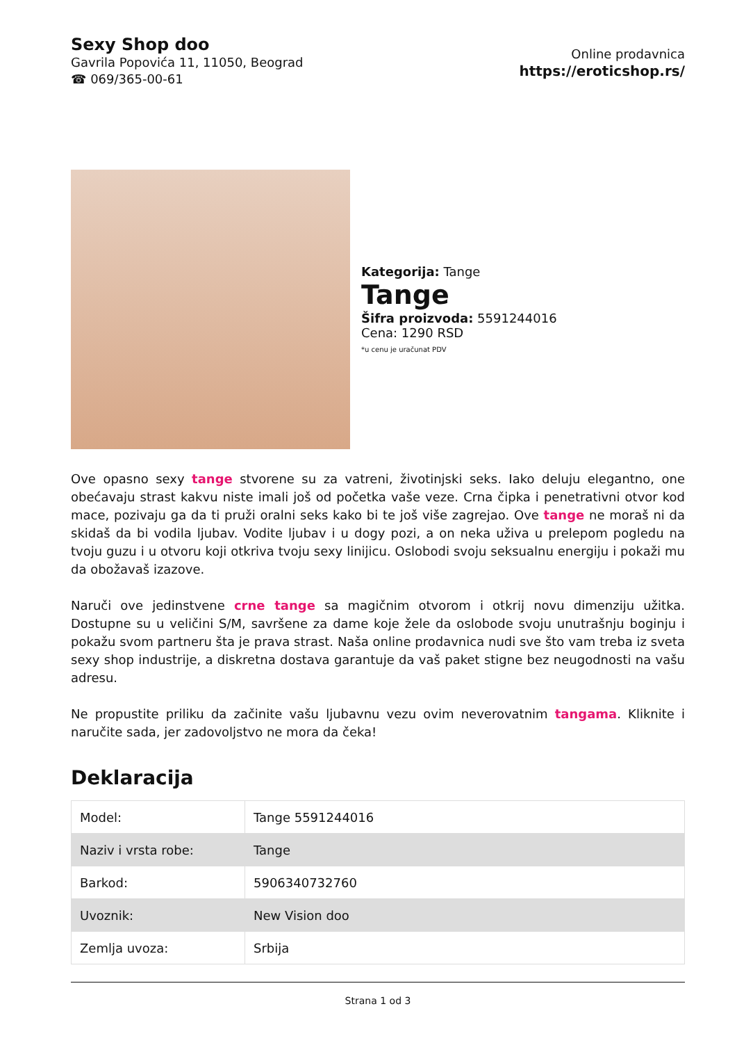Sexy Shop doo
Gavrila Popovića 11, 11050, Beograd
☎ 069/365-00-61
Online prodavnica
https://eroticshop.rs/
Kategorija: Tange
Tange
Šifra proizvoda: 5591244016
Cena: 1290 RSD
*u cenu je uračunat PDV
Ove opasno sexy tange stvorene su za vatreni, životinjski seks. Iako deluju elegantno, one obećavaju strast kakvu niste imali još od početka vaše veze. Crna čipka i penetrativni otvor kod mace, pozivaju ga da ti pruži oralni seks kako bi te još više zagrejao. Ove tange ne moraš ni da skidaš da bi vodila ljubav. Vodite ljubav i u dogy pozi, a on neka uživa u prelepom pogledu na tvoju guzu i u otvoru koji otkriva tvoju sexy linijicu. Oslobodi svoju seksualnu energiju i pokaži mu da obožavaš izazove.
Naruči ove jedinstvene crne tange sa magičnim otvorom i otkrij novu dimenziju užitka. Dostupne su u veličini S/M, savršene za dame koje žele da oslobode svoju unutrašnju boginju i pokažu svom partneru šta je prava strast. Naša online prodavnica nudi sve što vam treba iz sveta sexy shop industrije, a diskretna dostava garantuje da vaš paket stigne bez neugodnosti na vašu adresu.
Ne propustite priliku da začinite vašu ljubavnu vezu ovim neverovatnim tangama. Kliknite i naručite sada, jer zadovoljstvo ne mora da čeka!
Deklaracija
| Model: | Tange 5591244016 |
| Naziv i vrsta robe: | Tange |
| Barkod: | 5906340732760 |
| Uvoznik: | New Vision doo |
| Zemlja uvoza: | Srbija |
Strana 1 od 3